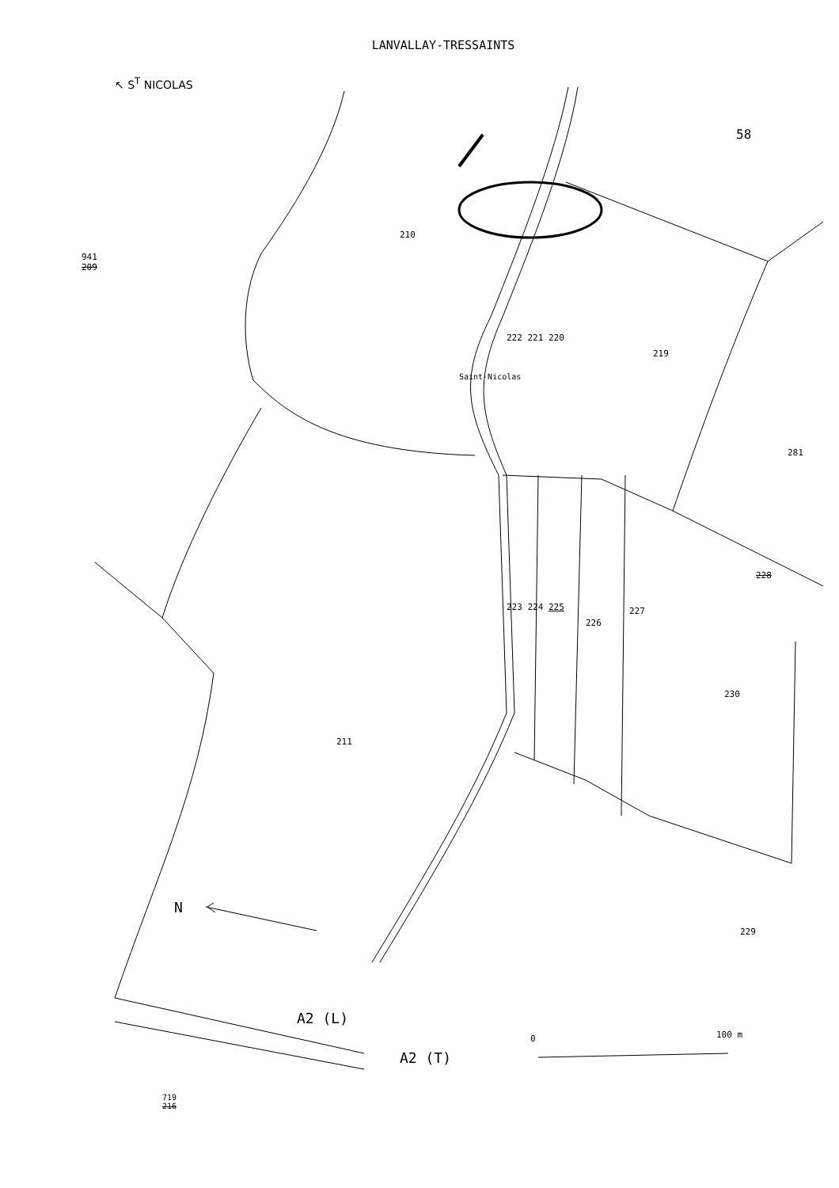LANVALLAY-TRESSAINTS
↖ S<sup>T</sup> NICOLAS
58
941
209
210
Saint-Nicolas
222 221 220
219
281
228
223 224 225
226
227
230
211
229
N
A2 (L)
A2 (T)
0 100 m
719
216